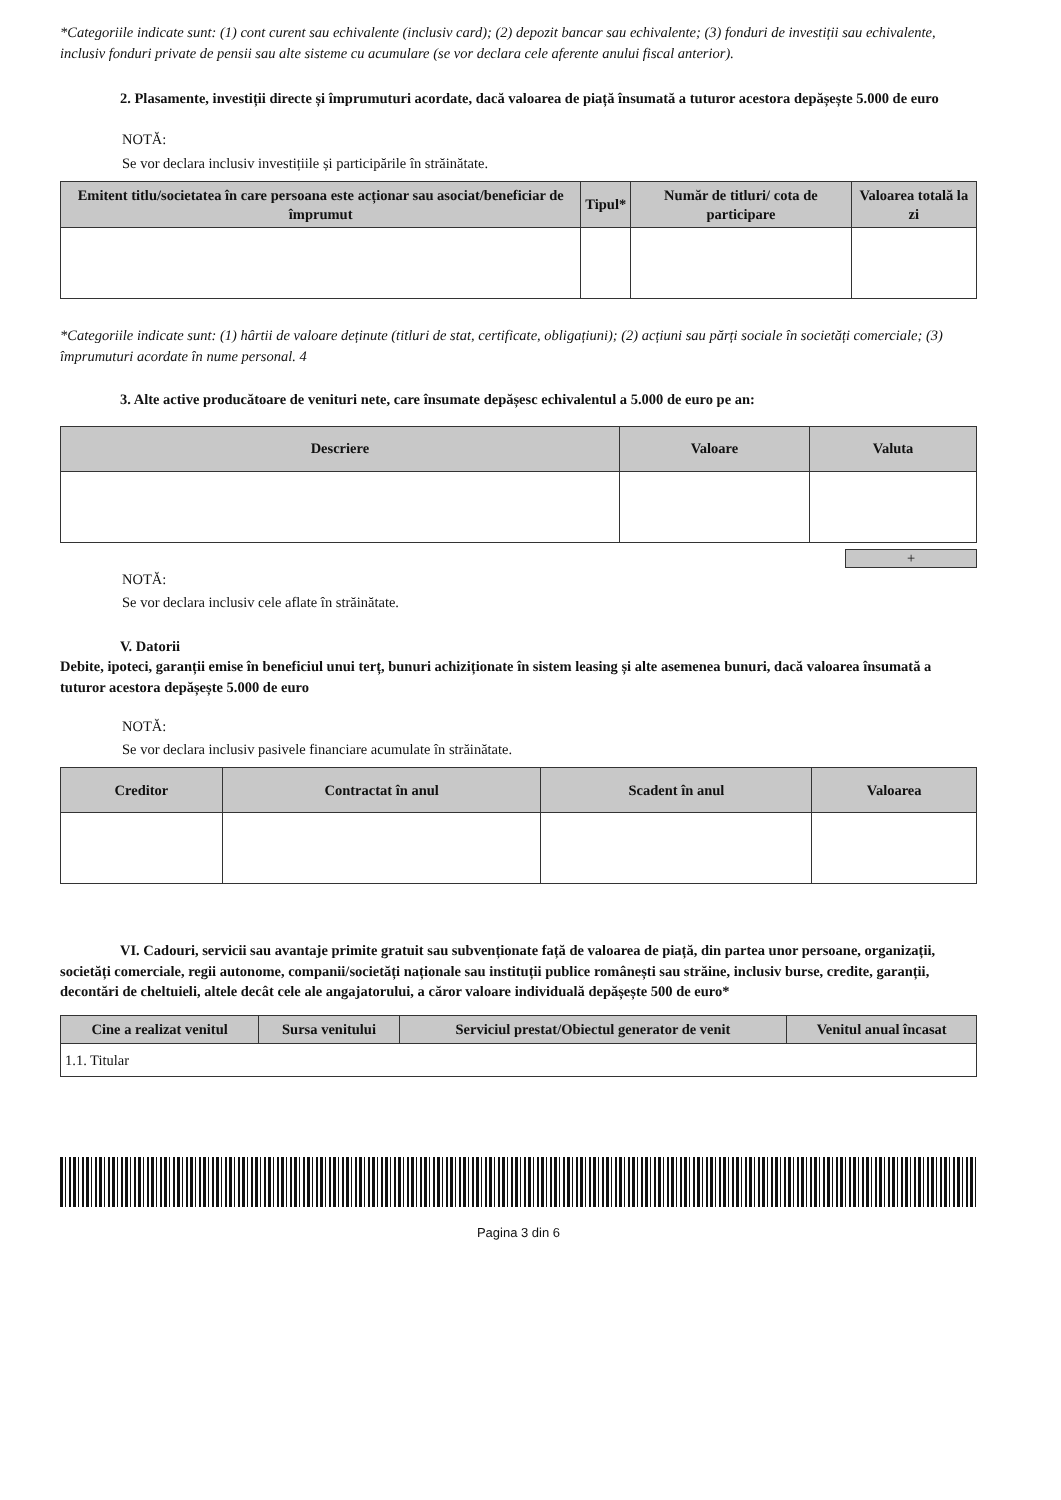*Categoriile indicate sunt: (1) cont curent sau echivalente (inclusiv card); (2) depozit bancar sau echivalente; (3) fonduri de investiții sau echivalente, inclusiv fonduri private de pensii sau alte sisteme cu acumulare (se vor declara cele aferente anului fiscal anterior).
2. Plasamente, investiții directe și împrumuturi acordate, dacă valoarea de piață însumată a tuturor acestora depășește 5.000 de euro
NOTĂ:
Se vor declara inclusiv investițiile și participările în străinătate.
| Emitent titlu/societatea în care persoana este acționar sau asociat/beneficiar de împrumut | Tipul* | Număr de titluri/ cota de participare | Valoarea totală la zi |
| --- | --- | --- | --- |
*Categoriile indicate sunt: (1) hârtii de valoare deținute (titluri de stat, certificate, obligațiuni); (2) acțiuni sau părți sociale în societăți comerciale; (3) împrumuturi acordate în nume personal. 4
3. Alte active producătoare de venituri nete, care însumate depășesc echivalentul a 5.000 de euro pe an:
| Descriere | Valoare | Valuta |
| --- | --- | --- |
+
NOTĂ:
Se vor declara inclusiv cele aflate în străinătate.
V. Datorii
Debite, ipoteci, garanții emise în beneficiul unui terț, bunuri achiziționate în sistem leasing și alte asemenea bunuri, dacă valoarea însumată a tuturor acestora depășește 5.000 de euro
NOTĂ:
Se vor declara inclusiv pasivele financiare acumulate în străinătate.
| Creditor | Contractat în anul | Scadent în anul | Valoarea |
| --- | --- | --- | --- |
VI. Cadouri, servicii sau avantaje primite gratuit sau subvenționate față de valoarea de piață, din partea unor persoane, organizații, societăți comerciale, regii autonome, companii/societăți naționale sau instituții publice românești sau străine, inclusiv burse, credite, garanții, decontări de cheltuieli, altele decât cele ale angajatorului, a căror valoare individuală depășește 500 de euro*
| Cine a realizat venitul | Sursa venitului | Serviciul prestat/Obiectul generator de venit | Venitul anual încasat |
| --- | --- | --- | --- |
| 1.1. Titular | | | |
Pagina 3 din 6